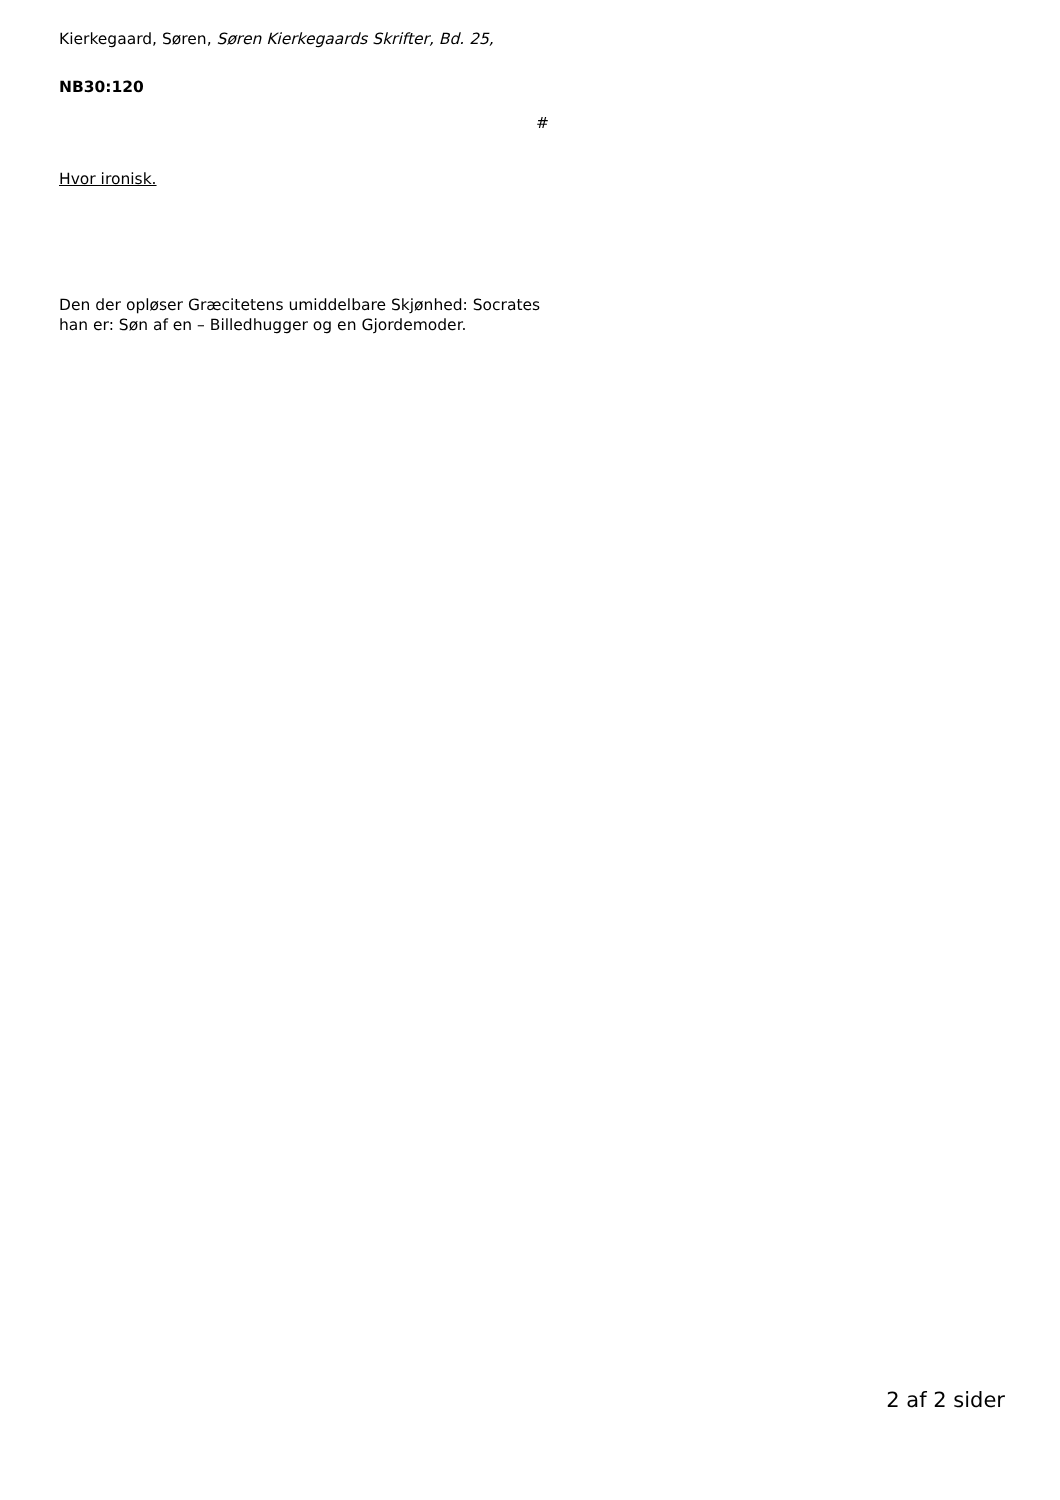Kierkegaard, Søren, Søren Kierkegaards Skrifter, Bd. 25,
NB30:120
#
Hvor ironisk.
Den der opløser Græcitetens umiddelbare Skjønhed: Socrates han er: Søn af en – Billedhugger og en Gjordemoder.
2 af 2 sider